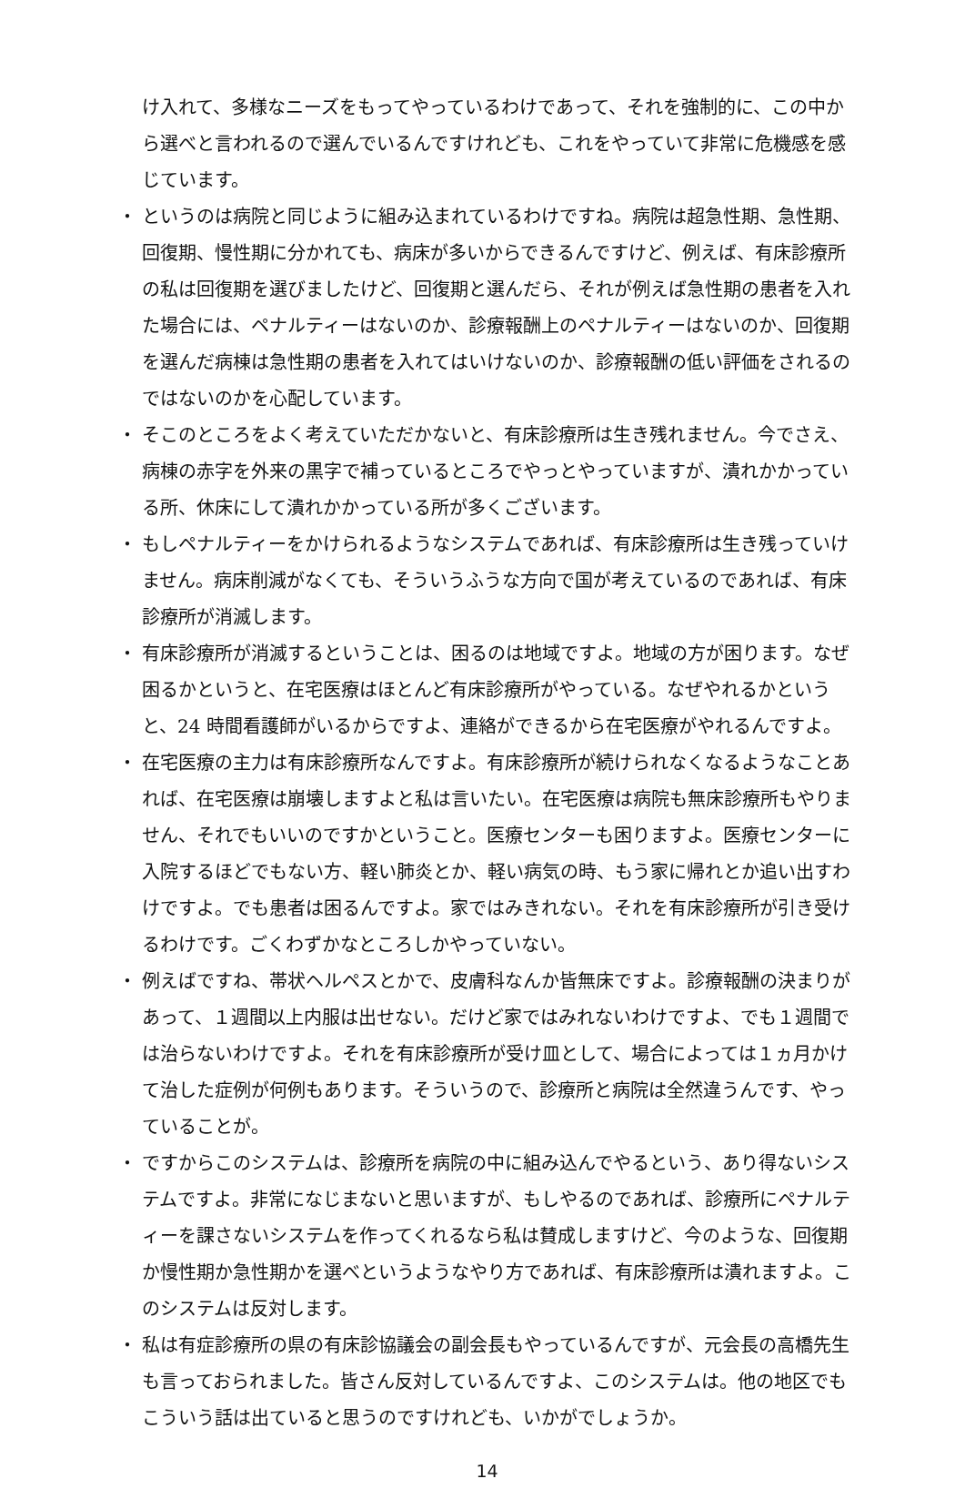け入れて、多様なニーズをもってやっているわけであって、それを強制的に、この中から選べと言われるので選んでいるんですけれども、これをやっていて非常に危機感を感じています。
・ というのは病院と同じように組み込まれているわけですね。病院は超急性期、急性期、回復期、慢性期に分かれても、病床が多いからできるんですけど、例えば、有床診療所の私は回復期を選びましたけど、回復期と選んだら、それが例えば急性期の患者を入れた場合には、ペナルティーはないのか、診療報酬上のペナルティーはないのか、回復期を選んだ病棟は急性期の患者を入れてはいけないのか、診療報酬の低い評価をされるのではないのかを心配しています。
・ そこのところをよく考えていただかないと、有床診療所は生き残れません。今でさえ、病棟の赤字を外来の黒字で補っているところでやっとやっていますが、潰れかかっている所、休床にして潰れかかっている所が多くございます。
・ もしペナルティーをかけられるようなシステムであれば、有床診療所は生き残っていけません。病床削減がなくても、そういうふうな方向で国が考えているのであれば、有床診療所が消滅します。
・ 有床診療所が消滅するということは、困るのは地域ですよ。地域の方が困ります。なぜ困るかというと、在宅医療はほとんど有床診療所がやっている。なぜやれるかというと、24 時間看護師がいるからですよ、連絡ができるから在宅医療がやれるんですよ。
・ 在宅医療の主力は有床診療所なんですよ。有床診療所が続けられなくなるようなことあれば、在宅医療は崩壊しますよと私は言いたい。在宅医療は病院も無床診療所もやりません、それでもいいのですかということ。医療センターも困りますよ。医療センターに入院するほどでもない方、軽い肺炎とか、軽い病気の時、もう家に帰れとか追い出すわけですよ。でも患者は困るんですよ。家ではみきれない。それを有床診療所が引き受けるわけです。ごくわずかなところしかやっていない。
・ 例えばですね、帯状ヘルペスとかで、皮膚科なんか皆無床ですよ。診療報酬の決まりがあって、１週間以上内服は出せない。だけど家ではみれないわけですよ、でも１週間では治らないわけですよ。それを有床診療所が受け皿として、場合によっては１ヵ月かけて治した症例が何例もあります。そういうので、診療所と病院は全然違うんです、やっていることが。
・ ですからこのシステムは、診療所を病院の中に組み込んでやるという、あり得ないシステムですよ。非常になじまないと思いますが、もしやるのであれば、診療所にペナルティーを課さないシステムを作ってくれるなら私は賛成しますけど、今のような、回復期か慢性期か急性期かを選べというようなやり方であれば、有床診療所は潰れますよ。このシステムは反対します。
・ 私は有症診療所の県の有床診協議会の副会長もやっているんですが、元会長の高橋先生も言っておられました。皆さん反対しているんですよ、このシステムは。他の地区でもこういう話は出ていると思うのですけれども、いかがでしょうか。
14